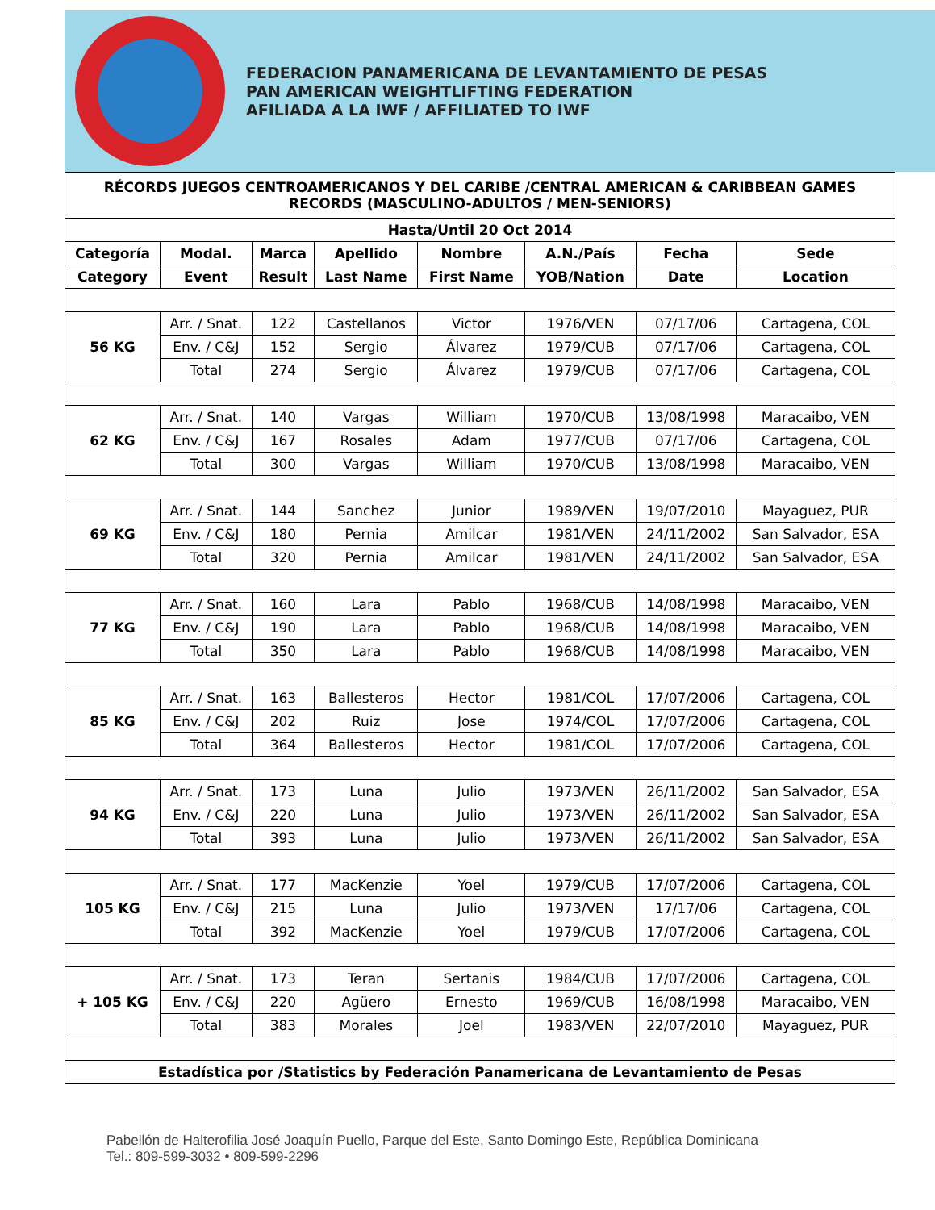FEDERACION PANAMERICANA DE LEVANTAMIENTO DE PESAS
PAN AMERICAN WEIGHTLIFTING FEDERATION
AFILIADA A LA IWF / AFFILIATED TO IWF
| RÉCORDS JUEGOS CENTROAMERICANOS Y DEL CARIBE /CENTRAL AMERICAN & CARIBBEAN GAMES RECORDS (MASCULINO-ADULTOS / MEN-SENIORS) | | | | | | | |
| --- | --- | --- | --- | --- | --- | --- | --- |
| Hasta/Until 20 Oct 2014 | | | | | | | |
| Categoría | Modal. | Marca | Apellido | Nombre | A.N./País | Fecha | Sede |
| Category | Event | Result | Last Name | First Name | YOB/Nation | Date | Location |
| 56 KG | Arr. / Snat. | 122 | Castellanos | Victor | 1976/VEN | 07/17/06 | Cartagena, COL |
| | Env. / C&J | 152 | Sergio | Álvarez | 1979/CUB | 07/17/06 | Cartagena, COL |
| | Total | 274 | Sergio | Álvarez | 1979/CUB | 07/17/06 | Cartagena, COL |
| 62 KG | Arr. / Snat. | 140 | Vargas | William | 1970/CUB | 13/08/1998 | Maracaibo, VEN |
| | Env. / C&J | 167 | Rosales | Adam | 1977/CUB | 07/17/06 | Cartagena, COL |
| | Total | 300 | Vargas | William | 1970/CUB | 13/08/1998 | Maracaibo, VEN |
| 69 KG | Arr. / Snat. | 144 | Sanchez | Junior | 1989/VEN | 19/07/2010 | Mayaguez, PUR |
| | Env. / C&J | 180 | Pernia | Amilcar | 1981/VEN | 24/11/2002 | San Salvador, ESA |
| | Total | 320 | Pernia | Amilcar | 1981/VEN | 24/11/2002 | San Salvador, ESA |
| 77 KG | Arr. / Snat. | 160 | Lara | Pablo | 1968/CUB | 14/08/1998 | Maracaibo, VEN |
| | Env. / C&J | 190 | Lara | Pablo | 1968/CUB | 14/08/1998 | Maracaibo, VEN |
| | Total | 350 | Lara | Pablo | 1968/CUB | 14/08/1998 | Maracaibo, VEN |
| 85 KG | Arr. / Snat. | 163 | Ballesteros | Hector | 1981/COL | 17/07/2006 | Cartagena, COL |
| | Env. / C&J | 202 | Ruiz | Jose | 1974/COL | 17/07/2006 | Cartagena, COL |
| | Total | 364 | Ballesteros | Hector | 1981/COL | 17/07/2006 | Cartagena, COL |
| 94 KG | Arr. / Snat. | 173 | Luna | Julio | 1973/VEN | 26/11/2002 | San Salvador, ESA |
| | Env. / C&J | 220 | Luna | Julio | 1973/VEN | 26/11/2002 | San Salvador, ESA |
| | Total | 393 | Luna | Julio | 1973/VEN | 26/11/2002 | San Salvador, ESA |
| 105 KG | Arr. / Snat. | 177 | MacKenzie | Yoel | 1979/CUB | 17/07/2006 | Cartagena, COL |
| | Env. / C&J | 215 | Luna | Julio | 1973/VEN | 17/17/06 | Cartagena, COL |
| | Total | 392 | MacKenzie | Yoel | 1979/CUB | 17/07/2006 | Cartagena, COL |
| + 105 KG | Arr. / Snat. | 173 | Teran | Sertanis | 1984/CUB | 17/07/2006 | Cartagena, COL |
| | Env. / C&J | 220 | Agüero | Ernesto | 1969/CUB | 16/08/1998 | Maracaibo, VEN |
| | Total | 383 | Morales | Joel | 1983/VEN | 22/07/2010 | Mayaguez, PUR |
| Estadística por /Statistics by Federación Panamericana de Levantamiento de Pesas | | | | | | | |
Pabellón de Halterofilia José Joaquín Puello, Parque del Este, Santo Domingo Este, República Dominicana
Tel.: 809-599-3032 • 809-599-2296